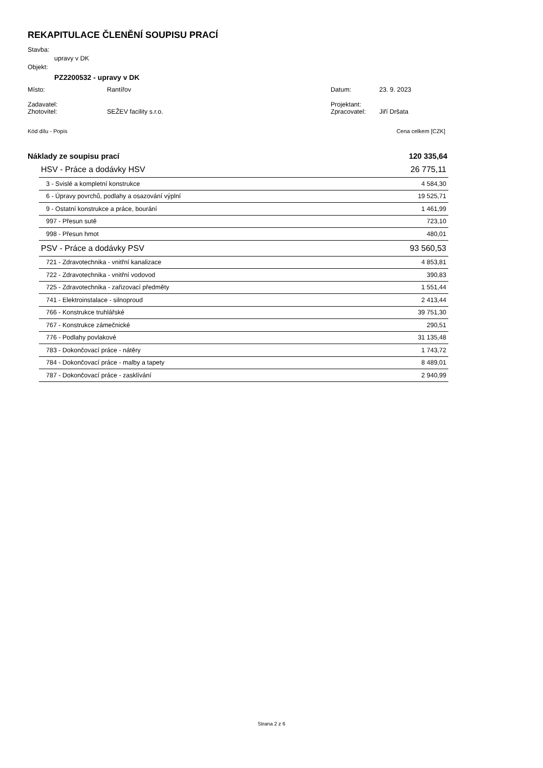REKAPITULACE ČLENĚNÍ SOUPISU PRACÍ
Stavba:
upravy v DK
Objekt:
PZ2200532 - upravy v DK
| Místo: | Rantířov | Datum: | 23. 9. 2023 |
| Zadavatel: | | Projektant: | |
| Zhotovitel: | SEŽEV facility s.r.o. | Zpracovatel: | Jiří Dršata |
| Kód dílu - Popis | Cena celkem [CZK] |
| Náklady ze soupisu prací | 120 335,64 |
| HSV - Práce a dodávky HSV | 26 775,11 |
| 3 - Svislé a kompletní konstrukce | 4 584,30 |
| 6 - Úpravy povrchů, podlahy a osazování výplní | 19 525,71 |
| 9 - Ostatní konstrukce a práce, bourání | 1 461,99 |
| 997 - Přesun sutě | 723,10 |
| 998 - Přesun hmot | 480,01 |
| PSV - Práce a dodávky PSV | 93 560,53 |
| 721 - Zdravotechnika - vnitřní kanalizace | 4 853,81 |
| 722 - Zdravotechnika - vnitřní vodovod | 390,83 |
| 725 - Zdravotechnika - zařizovací předměty | 1 551,44 |
| 741 - Elektroinstalace - silnoproud | 2 413,44 |
| 766 - Konstrukce truhlářské | 39 751,30 |
| 767 - Konstrukce zámečnické | 290,51 |
| 776 - Podlahy povlakové | 31 135,48 |
| 783 - Dokončovací práce - nátěry | 1 743,72 |
| 784 - Dokončovací práce - malby a tapety | 8 489,01 |
| 787 - Dokončovací práce - zasklívání | 2 940,99 |
Strana 2 z 6